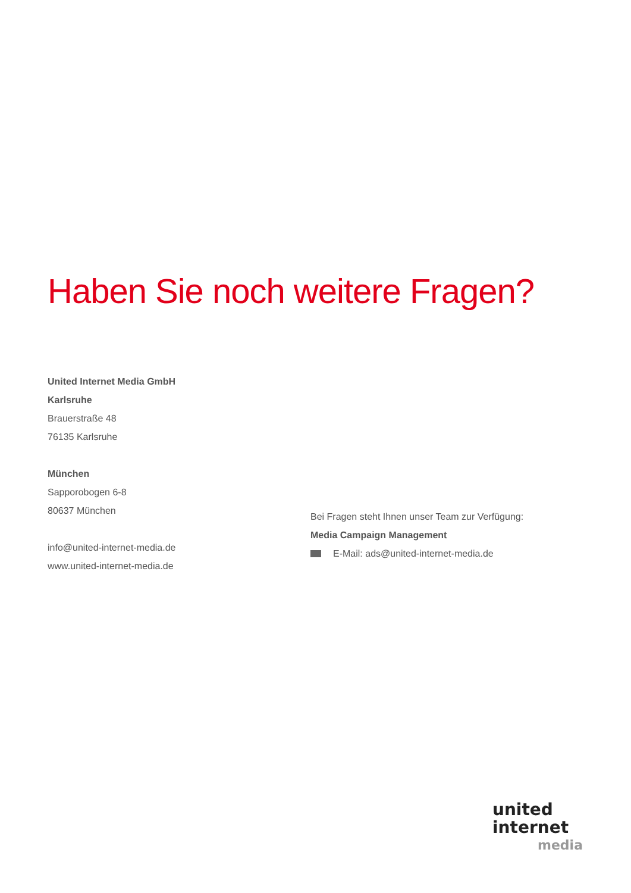Haben Sie noch weitere Fragen?
United Internet Media GmbH
Karlsruhe
Brauerstraße 48
76135 Karlsruhe
München
Sapporobogen 6-8
80637 München
info@united-internet-media.de
www.united-internet-media.de
Bei Fragen steht Ihnen unser Team zur Verfügung:
Media Campaign Management
E-Mail: ads@united-internet-media.de
united
internet
media